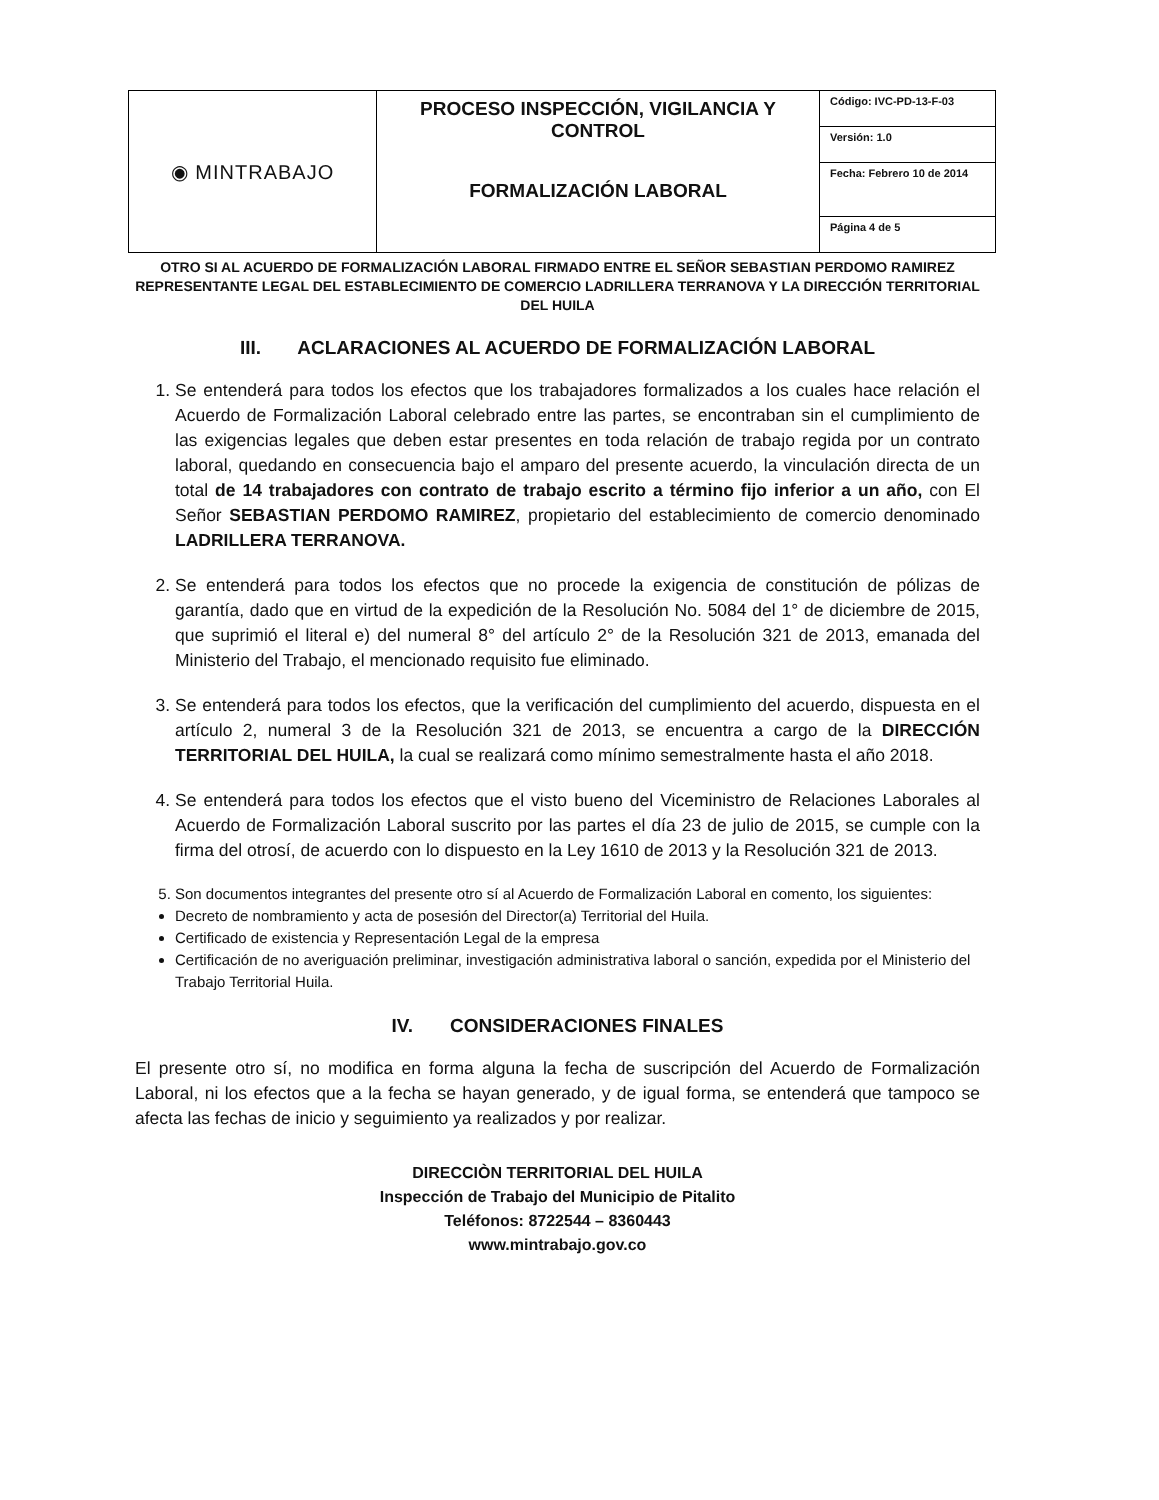| ◉ MINTRABAJO | PROCESO INSPECCIÓN, VIGILANCIA Y CONTROL FORMALIZACIÓN LABORAL | Código: IVC-PD-13-F-03 |
| | | Versión: 1.0 |
| | | Fecha: Febrero 10 de 2014 |
| | | Página 4 de 5 |
OTRO SI AL ACUERDO DE FORMALIZACIÓN LABORAL FIRMADO ENTRE EL SEÑOR SEBASTIAN PERDOMO RAMIREZ REPRESENTANTE LEGAL DEL ESTABLECIMIENTO DE COMERCIO LADRILLERA TERRANOVA Y LA DIRECCIÓN TERRITORIAL DEL HUILA
III. ACLARACIONES AL ACUERDO DE FORMALIZACIÓN LABORAL
1. Se entenderá para todos los efectos que los trabajadores formalizados a los cuales hace relación el Acuerdo de Formalización Laboral celebrado entre las partes, se encontraban sin el cumplimiento de las exigencias legales que deben estar presentes en toda relación de trabajo regida por un contrato laboral, quedando en consecuencia bajo el amparo del presente acuerdo, la vinculación directa de un total de 14 trabajadores con contrato de trabajo escrito a término fijo inferior a un año, con El Señor SEBASTIAN PERDOMO RAMIREZ, propietario del establecimiento de comercio denominado LADRILLERA TERRANOVA.
2. Se entenderá para todos los efectos que no procede la exigencia de constitución de pólizas de garantía, dado que en virtud de la expedición de la Resolución No. 5084 del 1° de diciembre de 2015, que suprimió el literal e) del numeral 8° del artículo 2° de la Resolución 321 de 2013, emanada del Ministerio del Trabajo, el mencionado requisito fue eliminado.
3. Se entenderá para todos los efectos, que la verificación del cumplimiento del acuerdo, dispuesta en el artículo 2, numeral 3 de la Resolución 321 de 2013, se encuentra a cargo de la DIRECCIÓN TERRITORIAL DEL HUILA, la cual se realizará como mínimo semestralmente hasta el año 2018.
4. Se entenderá para todos los efectos que el visto bueno del Viceministro de Relaciones Laborales al Acuerdo de Formalización Laboral suscrito por las partes el día 23 de julio de 2015, se cumple con la firma del otrosí, de acuerdo con lo dispuesto en la Ley 1610 de 2013 y la Resolución 321 de 2013.
5. Son documentos integrantes del presente otro sí al Acuerdo de Formalización Laboral en comento, los siguientes:
Decreto de nombramiento y acta de posesión del Director(a) Territorial del Huila.
Certificado de existencia y Representación Legal de la empresa
Certificación de no averiguación preliminar, investigación administrativa laboral o sanción, expedida por el Ministerio del Trabajo Territorial Huila.
IV. CONSIDERACIONES FINALES
El presente otro sí, no modifica en forma alguna la fecha de suscripción del Acuerdo de Formalización Laboral, ni los efectos que a la fecha se hayan generado, y de igual forma, se entenderá que tampoco se afecta las fechas de inicio y seguimiento ya realizados y por realizar.
DIRECCIÒN TERRITORIAL DEL HUILA
Inspección de Trabajo del Municipio de Pitalito
Teléfonos: 8722544 – 8360443
www.mintrabajo.gov.co